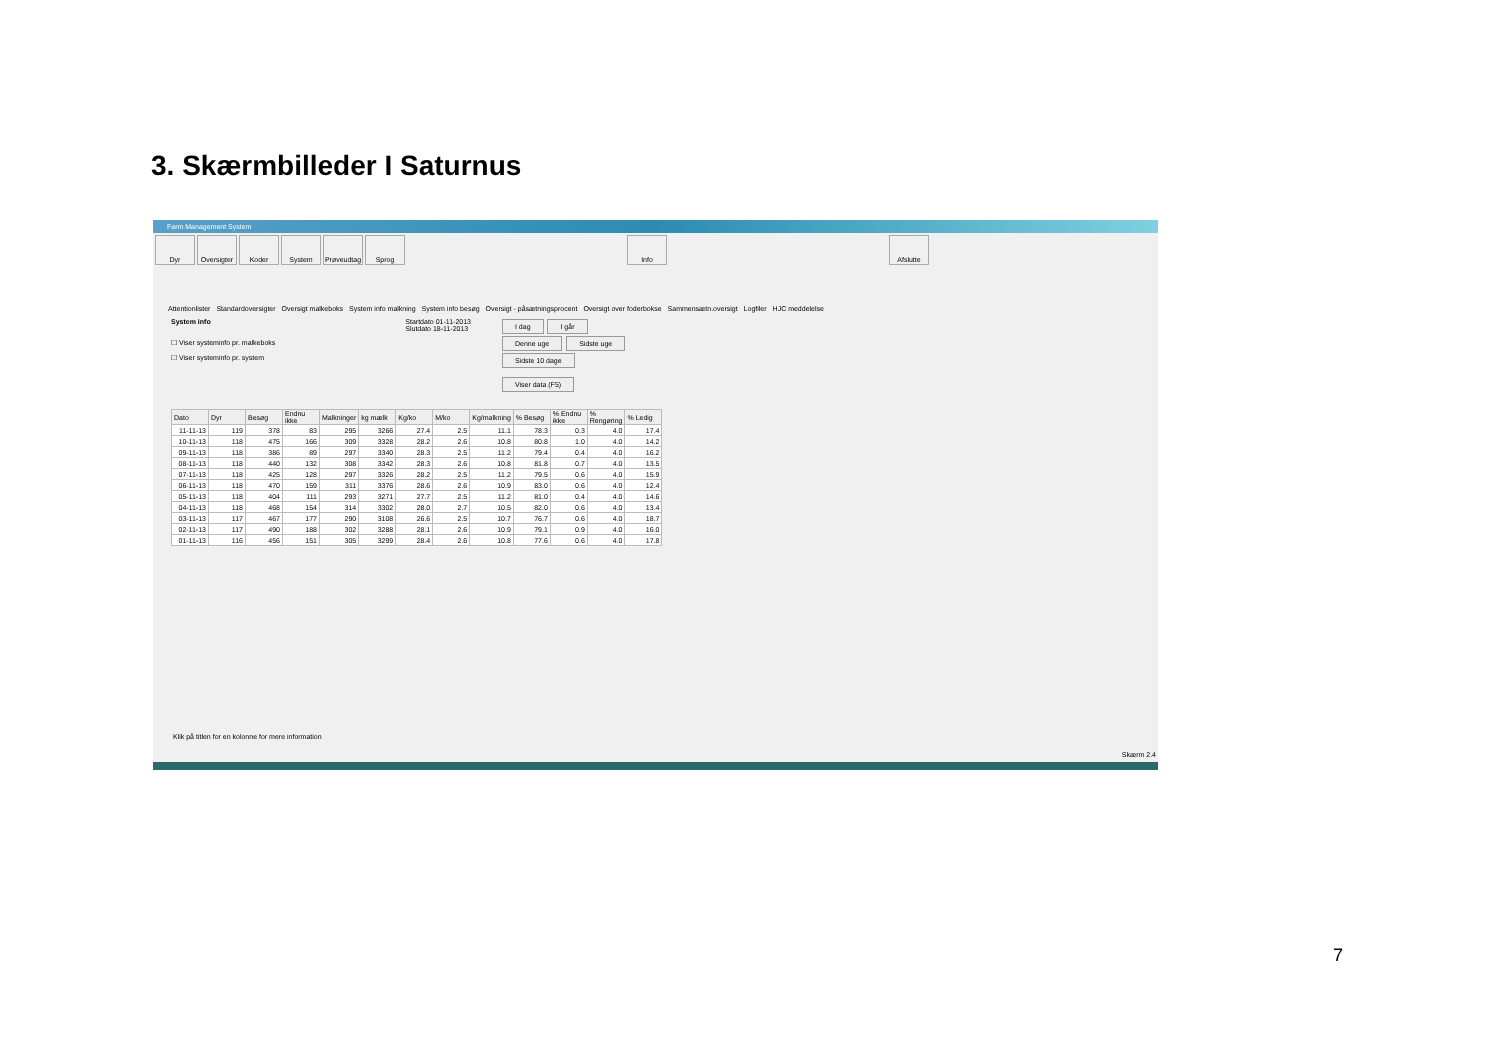3. Skærmbilleder I Saturnus
Farm Management System
Dyr Oversigter
Koder System Prøveudtag
Sprog Info Afslutte
Attentionlister Standardoversigter Oversigt malkeboks System info malkning System info besøg Oversigt - påsætningsprocent Oversigt over foderbokse Sammensætn.oversigt Logfiler HJC meddelelse
System info
☐ Viser systeminfo pr. malkeboks
☐ Viser systeminfo pr. system
Startdato 01-11-2013
Slutdato 18-11-2013
I dag I går
Denne uge Sidste uge
Sidste 10 dage
Viser data (F5)
| Dato | Dyr | Besøg | Endnu ikke | Malkninger | kg mælk | Kg/ko | M/ko | Kg/malkning | % Besøg | % Endnu ikke | % Rengøring | % Ledig |
| --- | --- | --- | --- | --- | --- | --- | --- | --- | --- | --- | --- | --- |
| 11-11-13 | 119 | 378 | 83 | 295 | 3266 | 27.4 | 2.5 | 11.1 | 78.3 | 0.3 | 4.0 | 17.4 |
| 10-11-13 | 118 | 475 | 166 | 309 | 3328 | 28.2 | 2.6 | 10.8 | 80.8 | 1.0 | 4.0 | 14.2 |
| 09-11-13 | 118 | 386 | 89 | 297 | 3340 | 28.3 | 2.5 | 11.2 | 79.4 | 0.4 | 4.0 | 16.2 |
| 08-11-13 | 118 | 440 | 132 | 308 | 3342 | 28.3 | 2.6 | 10.8 | 81.8 | 0.7 | 4.0 | 13.5 |
| 07-11-13 | 118 | 425 | 128 | 297 | 3326 | 28.2 | 2.5 | 11.2 | 79.5 | 0.6 | 4.0 | 15.9 |
| 06-11-13 | 118 | 470 | 159 | 311 | 3376 | 28.6 | 2.6 | 10.9 | 83.0 | 0.6 | 4.0 | 12.4 |
| 05-11-13 | 118 | 404 | 111 | 293 | 3271 | 27.7 | 2.5 | 11.2 | 81.0 | 0.4 | 4.0 | 14.6 |
| 04-11-13 | 118 | 468 | 154 | 314 | 3302 | 28.0 | 2.7 | 10.5 | 82.0 | 0.6 | 4.0 | 13.4 |
| 03-11-13 | 117 | 467 | 177 | 290 | 3108 | 26.6 | 2.5 | 10.7 | 76.7 | 0.6 | 4.0 | 18.7 |
| 02-11-13 | 117 | 490 | 188 | 302 | 3288 | 28.1 | 2.6 | 10.9 | 79.1 | 0.9 | 4.0 | 16.0 |
| 01-11-13 | 116 | 456 | 151 | 305 | 3299 | 28.4 | 2.6 | 10.8 | 77.6 | 0.6 | 4.0 | 17.8 |
Klik på titlen for en kolonne for mere information
Skærm 2.4
7